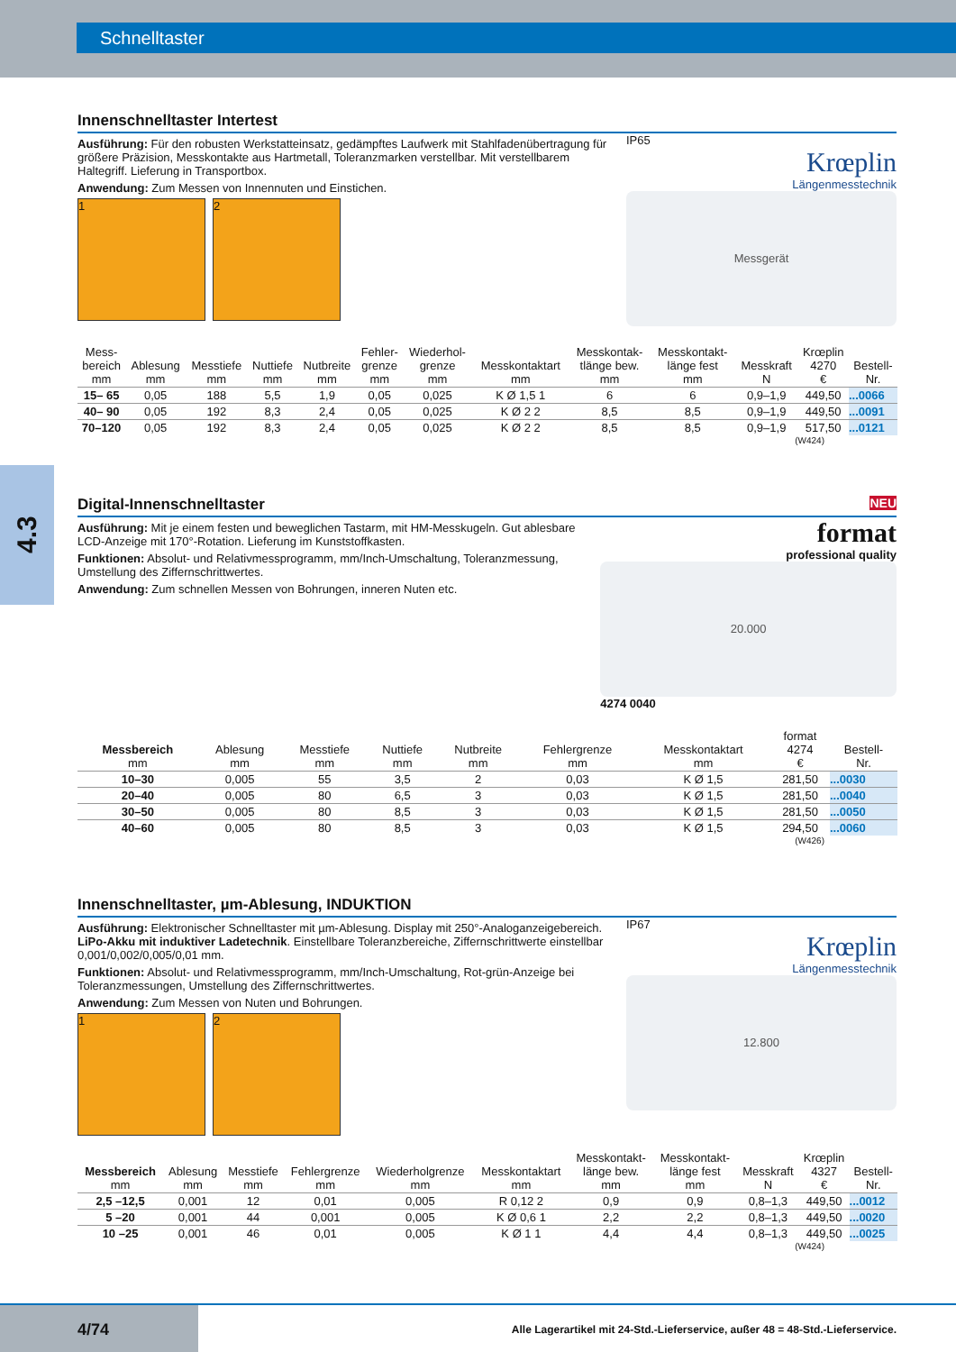Schnelltaster
4.3
Innenschnelltaster Intertest
Ausführung: Für den robusten Werkstatteinsatz, gedämpftes Laufwerk mit Stahlfadenübertragung für größere Präzision, Messkontakte aus Hartmetall, Toleranzmarken verstellbar. Mit verstellbarem Haltegriff. Lieferung in Transportbox.
Anwendung: Zum Messen von Innennuten und Einstichen.
1 2
IP65
Krœplin
Längenmesstechnik
Messgerät
| Mess- bereich mm | Ablesung mm | Messtiefe mm | Nuttiefe mm | Nutbreite mm | Fehler- grenze mm | Wiederhol- grenze mm | Messkontaktart mm | Messkontak- tlänge bew. mm | Messkontakt- länge fest mm | Messkraft N | Krœplin 4270 € | Bestell- Nr. |
| --- | --- | --- | --- | --- | --- | --- | --- | --- | --- | --- | --- | --- |
| 15– 65 | 0,05 | 188 | 5,5 | 1,9 | 0,05 | 0,025 | K Ø 1,5 1 | 6 | 6 | 0,9–1,9 | 449,50 | ...0066 |
| 40– 90 | 0,05 | 192 | 8,3 | 2,4 | 0,05 | 0,025 | K Ø 2 2 | 8,5 | 8,5 | 0,9–1,9 | 449,50 | ...0091 |
| 70–120 | 0,05 | 192 | 8,3 | 2,4 | 0,05 | 0,025 | K Ø 2 2 | 8,5 | 8,5 | 0,9–1,9 | 517,50 | ...0121 |
(W424)
Digital-Innenschnelltaster NEU
Ausführung: Mit je einem festen und beweglichen Tastarm, mit HM-Messkugeln. Gut ablesbare LCD-Anzeige mit 170°-Rotation. Lieferung im Kunststoffkasten.
Funktionen: Absolut- und Relativmessprogramm, mm/Inch-Umschaltung, Toleranzmessung, Umstellung des Ziffernschrittwertes.
Anwendung: Zum schnellen Messen von Bohrungen, inneren Nuten etc.
format
professional quality
20.000
4274 0040
| Messbereich mm | Ablesung mm | Messtiefe mm | Nuttiefe mm | Nutbreite mm | Fehlergrenze mm | Messkontaktart mm | format 4274 € | Bestell- Nr. |
| --- | --- | --- | --- | --- | --- | --- | --- | --- |
| 10–30 | 0,005 | 55 | 3,5 | 2 | 0,03 | K Ø 1,5 | 281,50 | ...0030 |
| 20–40 | 0,005 | 80 | 6,5 | 3 | 0,03 | K Ø 1,5 | 281,50 | ...0040 |
| 30–50 | 0,005 | 80 | 8,5 | 3 | 0,03 | K Ø 1,5 | 281,50 | ...0050 |
| 40–60 | 0,005 | 80 | 8,5 | 3 | 0,03 | K Ø 1,5 | 294,50 | ...0060 |
(W426)
Innenschnelltaster, µm-Ablesung, INDUKTION
Ausführung: Elektronischer Schnelltaster mit µm-Ablesung. Display mit 250°-Analoganzeigebereich. LiPo-Akku mit induktiver Ladetechnik. Einstellbare Toleranzbereiche, Ziffernschrittwerte einstellbar 0,001/0,002/0,005/0,01 mm.
Funktionen: Absolut- und Relativmessprogramm, mm/Inch-Umschaltung, Rot-grün-Anzeige bei Toleranzmessungen, Umstellung des Ziffernschrittwertes.
Anwendung: Zum Messen von Nuten und Bohrungen.
1 2
IP67
Krœplin
Längenmesstechnik
12.800
| Messbereich mm | Ablesung mm | Messtiefe mm | Fehlergrenze mm | Wiederholgrenze mm | Messkontaktart mm | Messkontakt- länge bew. mm | Messkontakt- länge fest mm | Messkraft N | Krœplin 4327 € | Bestell- Nr. |
| --- | --- | --- | --- | --- | --- | --- | --- | --- | --- | --- |
| 2,5 –12,5 | 0,001 | 12 | 0,01 | 0,005 | R 0,12 2 | 0,9 | 0,9 | 0,8–1,3 | 449,50 | ...0012 |
| 5 –20 | 0,001 | 44 | 0,001 | 0,005 | K Ø 0,6 1 | 2,2 | 2,2 | 0,8–1,3 | 449,50 | ...0020 |
| 10 –25 | 0,001 | 46 | 0,01 | 0,005 | K Ø 1 1 | 4,4 | 4,4 | 0,8–1,3 | 449,50 | ...0025 |
(W424)
4/74 Alle Lagerartikel mit 24-Std.-Lieferservice, außer 48 = 48-Std.-Lieferservice.